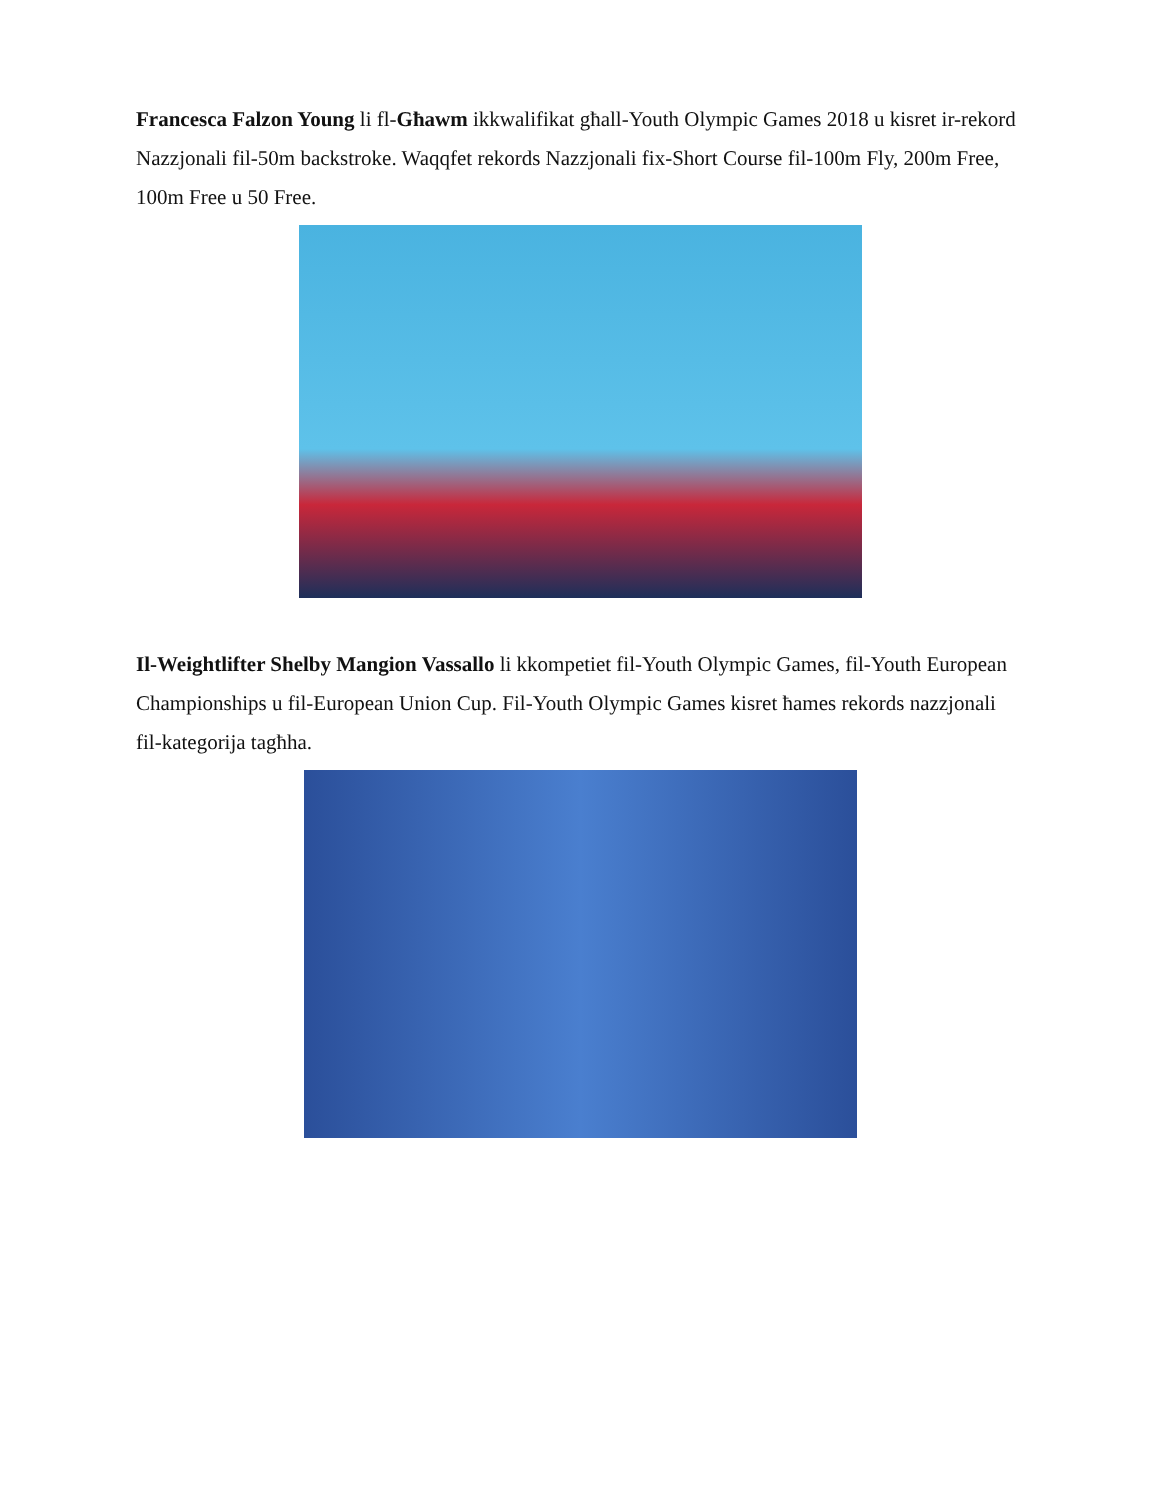Francesca Falzon Young li fl-Għawm ikkwalifikat għall-Youth Olympic Games 2018 u kisret ir-rekord Nazzjonali fil-50m backstroke. Waqqfet rekords Nazzjonali fix-Short Course fil-100m Fly, 200m Free, 100m Free u 50 Free.
Il-Weightlifter Shelby Mangion Vassallo li kkompetiet fil-Youth Olympic Games, fil-Youth European Championships u fil-European Union Cup. Fil-Youth Olympic Games kisret ħames rekords nazzjonali fil-kategorija tagħha.